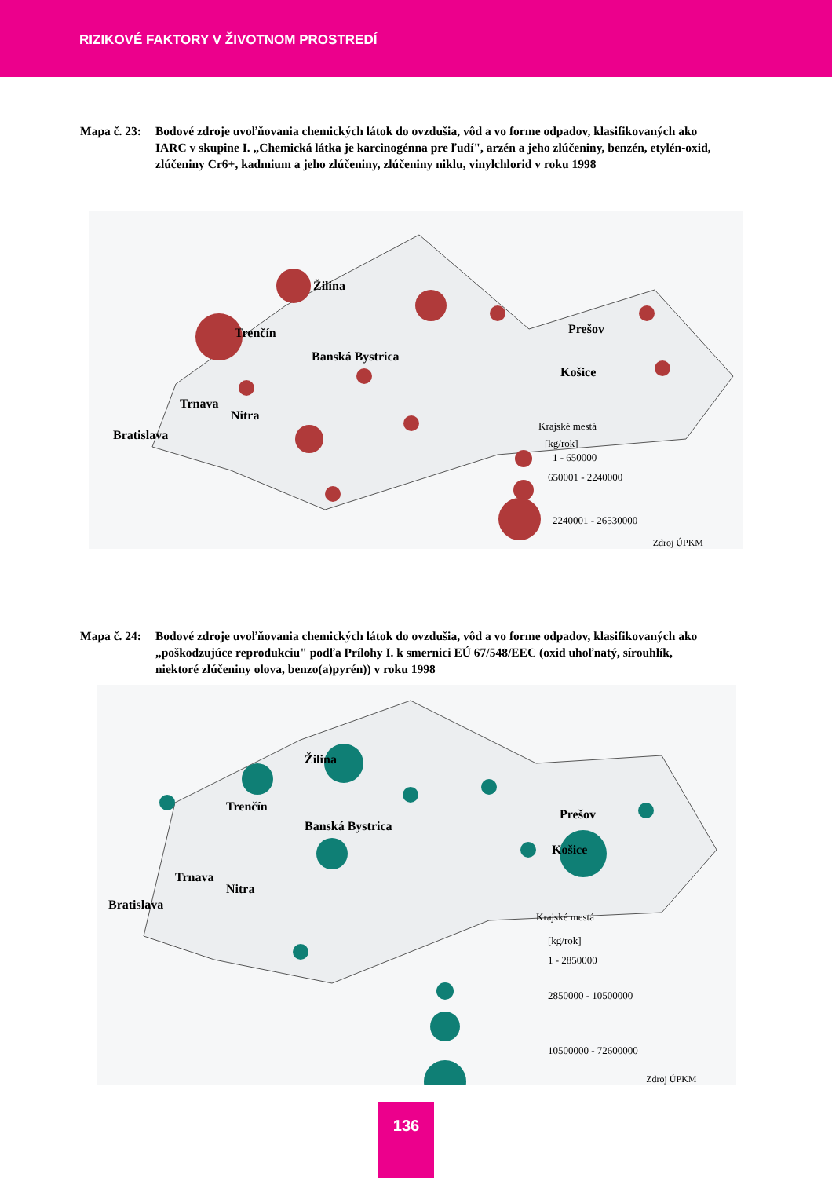RIZIKOVÉ FAKTORY V ŽIVOTNOM PROSTREDÍ
Mapa č. 23:
Bodové zdroje uvoľňovania chemických látok do ovzdušia, vôd a vo forme odpadov, klasifikovaných ako IARC v skupine I. „Chemická látka je karcinogénna pre ľudí", arzén a jeho zlúčeniny, benzén, etylén-oxid, zlúčeniny Cr6+, kadmium a jeho zlúčeniny, zlúčeniny niklu, vinylchlorid v roku 1998
Žilina
Trenčín
Banská Bystrica
Prešov
Košice
Trnava
Nitra
Bratislava
Krajské mestá
[kg/rok]
1 - 650000
650001 - 2240000
2240001 - 26530000
Zdroj ÚPKM
Mapa č. 24:
Bodové zdroje uvoľňovania chemických látok do ovzdušia, vôd a vo forme odpadov, klasifikovaných ako „poškodzujúce reprodukciu" podľa Prílohy I. k smernici EÚ 67/548/EEC (oxid uhoľnatý, sírouhlík, niektoré zlúčeniny olova, benzo(a)pyrén)) v roku 1998
Žilina
Trenčín
Banská Bystrica
Prešov
Košice
Trnava
Nitra
Bratislava
Krajské mestá
[kg/rok]
1 - 2850000
2850000 - 10500000
10500000 - 72600000
Zdroj ÚPKM
136